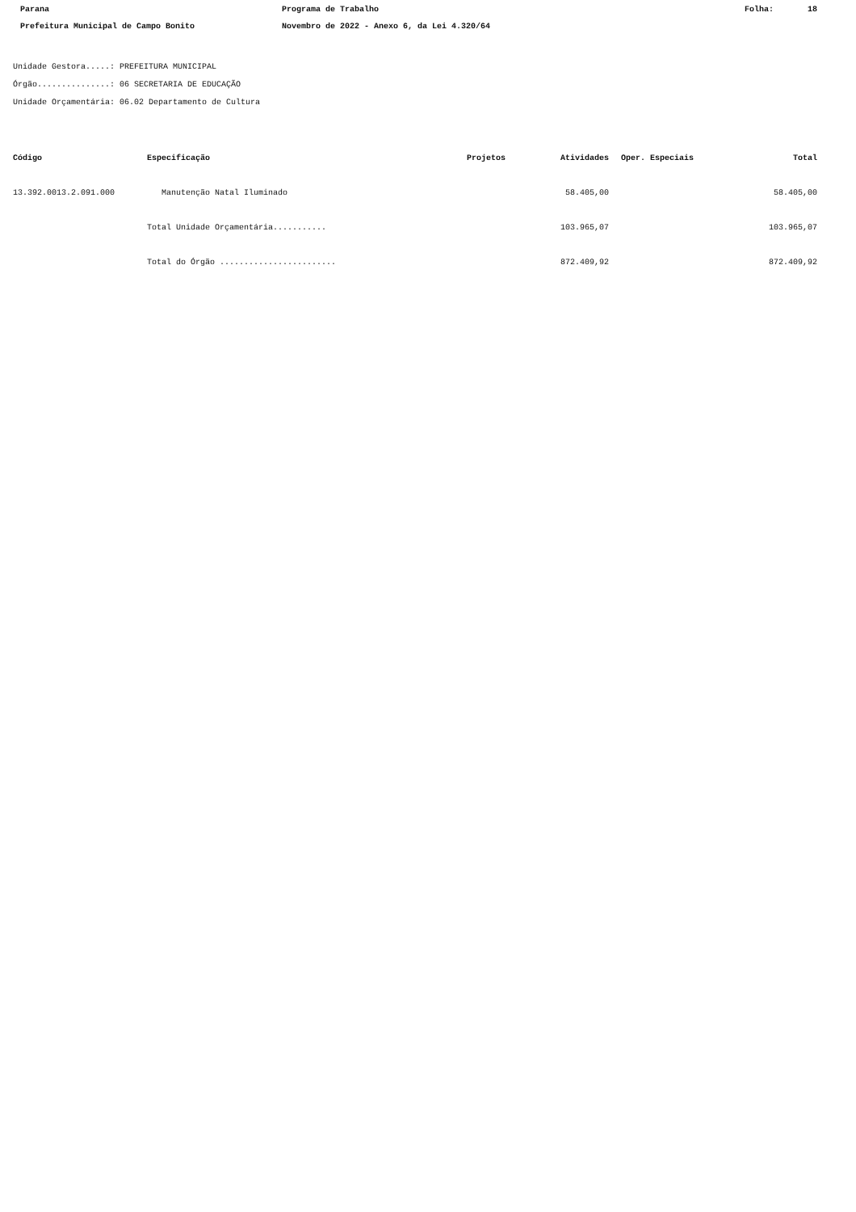Parana Programa de Trabalho Folha: 18
Prefeitura Municipal de Campo Bonito Novembro de 2022 - Anexo 6, da Lei 4.320/64
Unidade Gestora.....: PREFEITURA MUNICIPAL
Órgão...............: 06 SECRETARIA DE EDUCAÇÃO
Unidade Orçamentária: 06.02 Departamento de Cultura
| Código | Especificação | Projetos | Atividades | Oper. Especiais | Total |
| --- | --- | --- | --- | --- | --- |
| 13.392.0013.2.091.000 | Manutenção Natal Iluminado | | 58.405,00 | | 58.405,00 |
| | Total Unidade Orçamentária........... | | 103.965,07 | | 103.965,07 |
| | Total do Órgão ........................ | | 872.409,92 | | 872.409,92 |